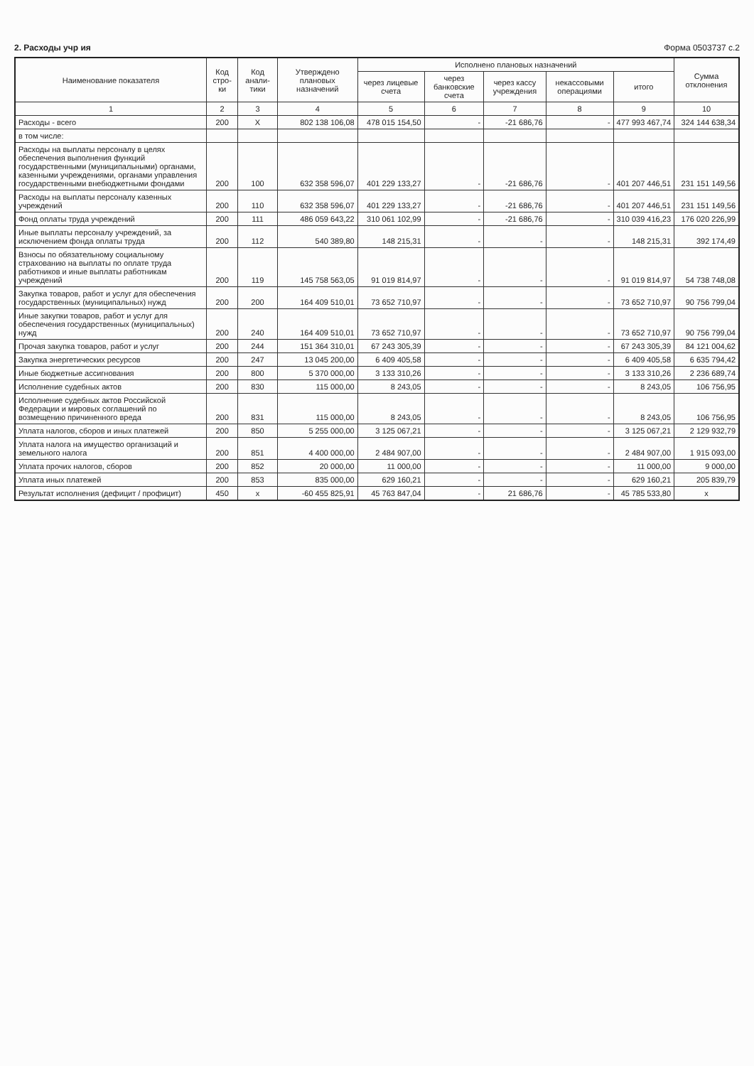2. Расходы учр ия Форма 0503737 с.2
| Наименование показателя | Код стро-ки | Код анали-тики | Утверждено плановых назначений | Исполнено плановых назначений | | | | | Сумма отклонения |
| --- | --- | --- | --- | --- | --- | --- | --- | --- | --- |
| | | | | через лицевые счета | через банковские счета | через кассу учреждения | некассовыми операциями | итого | |
| 1 | 2 | 3 | 4 | 5 | 6 | 7 | 8 | 9 | 10 |
| Расходы - всего | 200 | X | 802 138 106,08 | 478 015 154,50 | - | -21 686,76 | - | 477 993 467,74 | 324 144 638,34 |
| в том числе: | | | | | | | | | |
| Расходы на выплаты персоналу в целях обеспечения выполнения функций государственными (муниципальными) органами, казенными учреждениями, органами управления государственными внебюджетными фондами | 200 | 100 | 632 358 596,07 | 401 229 133,27 | - | -21 686,76 | - | 401 207 446,51 | 231 151 149,56 |
| Расходы на выплаты персоналу казенных учреждений | 200 | 110 | 632 358 596,07 | 401 229 133,27 | - | -21 686,76 | - | 401 207 446,51 | 231 151 149,56 |
| Фонд оплаты труда учреждений | 200 | 111 | 486 059 643,22 | 310 061 102,99 | - | -21 686,76 | - | 310 039 416,23 | 176 020 226,99 |
| Иные выплаты персоналу учреждений, за исключением фонда оплаты труда | 200 | 112 | 540 389,80 | 148 215,31 | - | - | - | 148 215,31 | 392 174,49 |
| Взносы по обязательному социальному страхованию на выплаты по оплате труда работников и иные выплаты работникам учреждений | 200 | 119 | 145 758 563,05 | 91 019 814,97 | - | - | - | 91 019 814,97 | 54 738 748,08 |
| Закупка товаров, работ и услуг для обеспечения государственных (муниципальных) нужд | 200 | 200 | 164 409 510,01 | 73 652 710,97 | - | - | - | 73 652 710,97 | 90 756 799,04 |
| Иные закупки товаров, работ и услуг для обеспечения государственных (муниципальных) нужд | 200 | 240 | 164 409 510,01 | 73 652 710,97 | - | - | - | 73 652 710,97 | 90 756 799,04 |
| Прочая закупка товаров, работ и услуг | 200 | 244 | 151 364 310,01 | 67 243 305,39 | - | - | - | 67 243 305,39 | 84 121 004,62 |
| Закупка энергетических ресурсов | 200 | 247 | 13 045 200,00 | 6 409 405,58 | - | - | - | 6 409 405,58 | 6 635 794,42 |
| Иные бюджетные ассигнования | 200 | 800 | 5 370 000,00 | 3 133 310,26 | - | - | - | 3 133 310,26 | 2 236 689,74 |
| Исполнение судебных актов | 200 | 830 | 115 000,00 | 8 243,05 | - | - | - | 8 243,05 | 106 756,95 |
| Исполнение судебных актов Российской Федерации и мировых соглашений по возмещению причиненного вреда | 200 | 831 | 115 000,00 | 8 243,05 | - | - | - | 8 243,05 | 106 756,95 |
| Уплата налогов, сборов и иных платежей | 200 | 850 | 5 255 000,00 | 3 125 067,21 | - | - | - | 3 125 067,21 | 2 129 932,79 |
| Уплата налога на имущество организаций и земельного налога | 200 | 851 | 4 400 000,00 | 2 484 907,00 | - | - | - | 2 484 907,00 | 1 915 093,00 |
| Уплата прочих налогов, сборов | 200 | 852 | 20 000,00 | 11 000,00 | - | - | - | 11 000,00 | 9 000,00 |
| Уплата иных платежей | 200 | 853 | 835 000,00 | 629 160,21 | - | - | - | 629 160,21 | 205 839,79 |
| Результат исполнения (дефицит / профицит) | 450 | x | -60 455 825,91 | 45 763 847,04 | - | 21 686,76 | - | 45 785 533,80 | x |